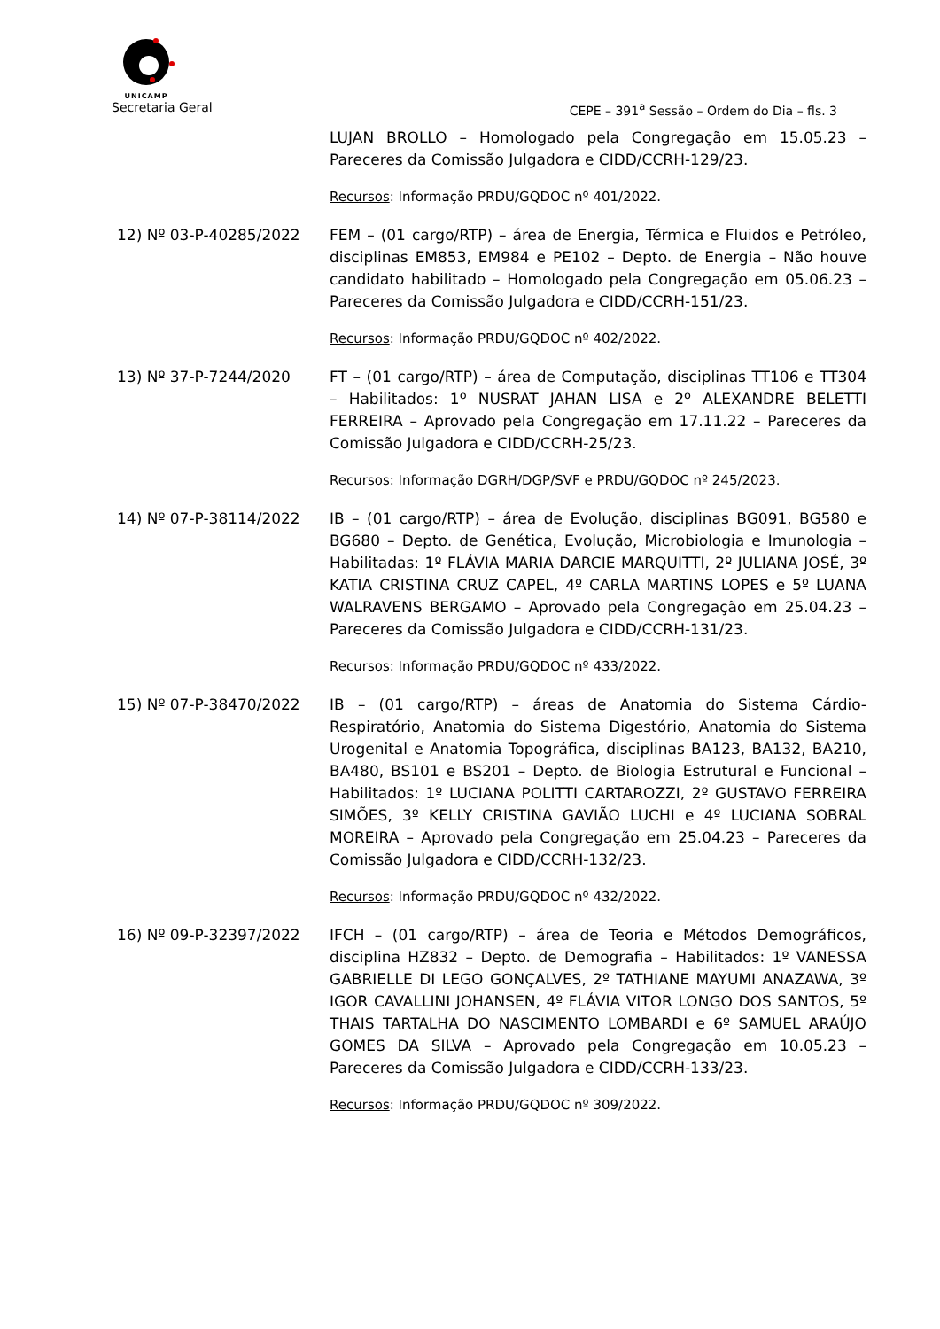UNICAMP
Secretaria Geral CEPE – 391<sup>a</sup> Sessão – Ordem do Dia – fls. 3
LUJAN BROLLO – Homologado pela Congregação em 15.05.23 – Pareceres da Comissão Julgadora e CIDD/CCRH-129/23.
Recursos: Informação PRDU/GQDOC nº 401/2022.
12) Nº 03-P-40285/2022 FEM – (01 cargo/RTP) – área de Energia, Térmica e Fluidos e Petróleo, disciplinas EM853, EM984 e PE102 – Depto. de Energia – Não houve candidato habilitado – Homologado pela Congregação em 05.06.23 – Pareceres da Comissão Julgadora e CIDD/CCRH-151/23.
Recursos: Informação PRDU/GQDOC nº 402/2022.
13) Nº 37-P-7244/2020 FT – (01 cargo/RTP) – área de Computação, disciplinas TT106 e TT304 – Habilitados: 1º NUSRAT JAHAN LISA e 2º ALEXANDRE BELETTI FERREIRA – Aprovado pela Congregação em 17.11.22 – Pareceres da Comissão Julgadora e CIDD/CCRH-25/23.
Recursos: Informação DGRH/DGP/SVF e PRDU/GQDOC nº 245/2023.
14) Nº 07-P-38114/2022 IB – (01 cargo/RTP) – área de Evolução, disciplinas BG091, BG580 e BG680 – Depto. de Genética, Evolução, Microbiologia e Imunologia – Habilitadas: 1º FLÁVIA MARIA DARCIE MARQUITTI, 2º JULIANA JOSÉ, 3º KATIA CRISTINA CRUZ CAPEL, 4º CARLA MARTINS LOPES e 5º LUANA WALRAVENS BERGAMO – Aprovado pela Congregação em 25.04.23 – Pareceres da Comissão Julgadora e CIDD/CCRH-131/23.
Recursos: Informação PRDU/GQDOC nº 433/2022.
15) Nº 07-P-38470/2022 IB – (01 cargo/RTP) – áreas de Anatomia do Sistema Cárdio-Respiratório, Anatomia do Sistema Digestório, Anatomia do Sistema Urogenital e Anatomia Topográfica, disciplinas BA123, BA132, BA210, BA480, BS101 e BS201 – Depto. de Biologia Estrutural e Funcional – Habilitados: 1º LUCIANA POLITTI CARTAROZZI, 2º GUSTAVO FERREIRA SIMÕES, 3º KELLY CRISTINA GAVIÃO LUCHI e 4º LUCIANA SOBRAL MOREIRA – Aprovado pela Congregação em 25.04.23 – Pareceres da Comissão Julgadora e CIDD/CCRH-132/23.
Recursos: Informação PRDU/GQDOC nº 432/2022.
16) Nº 09-P-32397/2022 IFCH – (01 cargo/RTP) – área de Teoria e Métodos Demográficos, disciplina HZ832 – Depto. de Demografia – Habilitados: 1º VANESSA GABRIELLE DI LEGO GONÇALVES, 2º TATHIANE MAYUMI ANAZAWA, 3º IGOR CAVALLINI JOHANSEN, 4º FLÁVIA VITOR LONGO DOS SANTOS, 5º THAIS TARTALHA DO NASCIMENTO LOMBARDI e 6º SAMUEL ARAÚJO GOMES DA SILVA – Aprovado pela Congregação em 10.05.23 – Pareceres da Comissão Julgadora e CIDD/CCRH-133/23.
Recursos: Informação PRDU/GQDOC nº 309/2022.